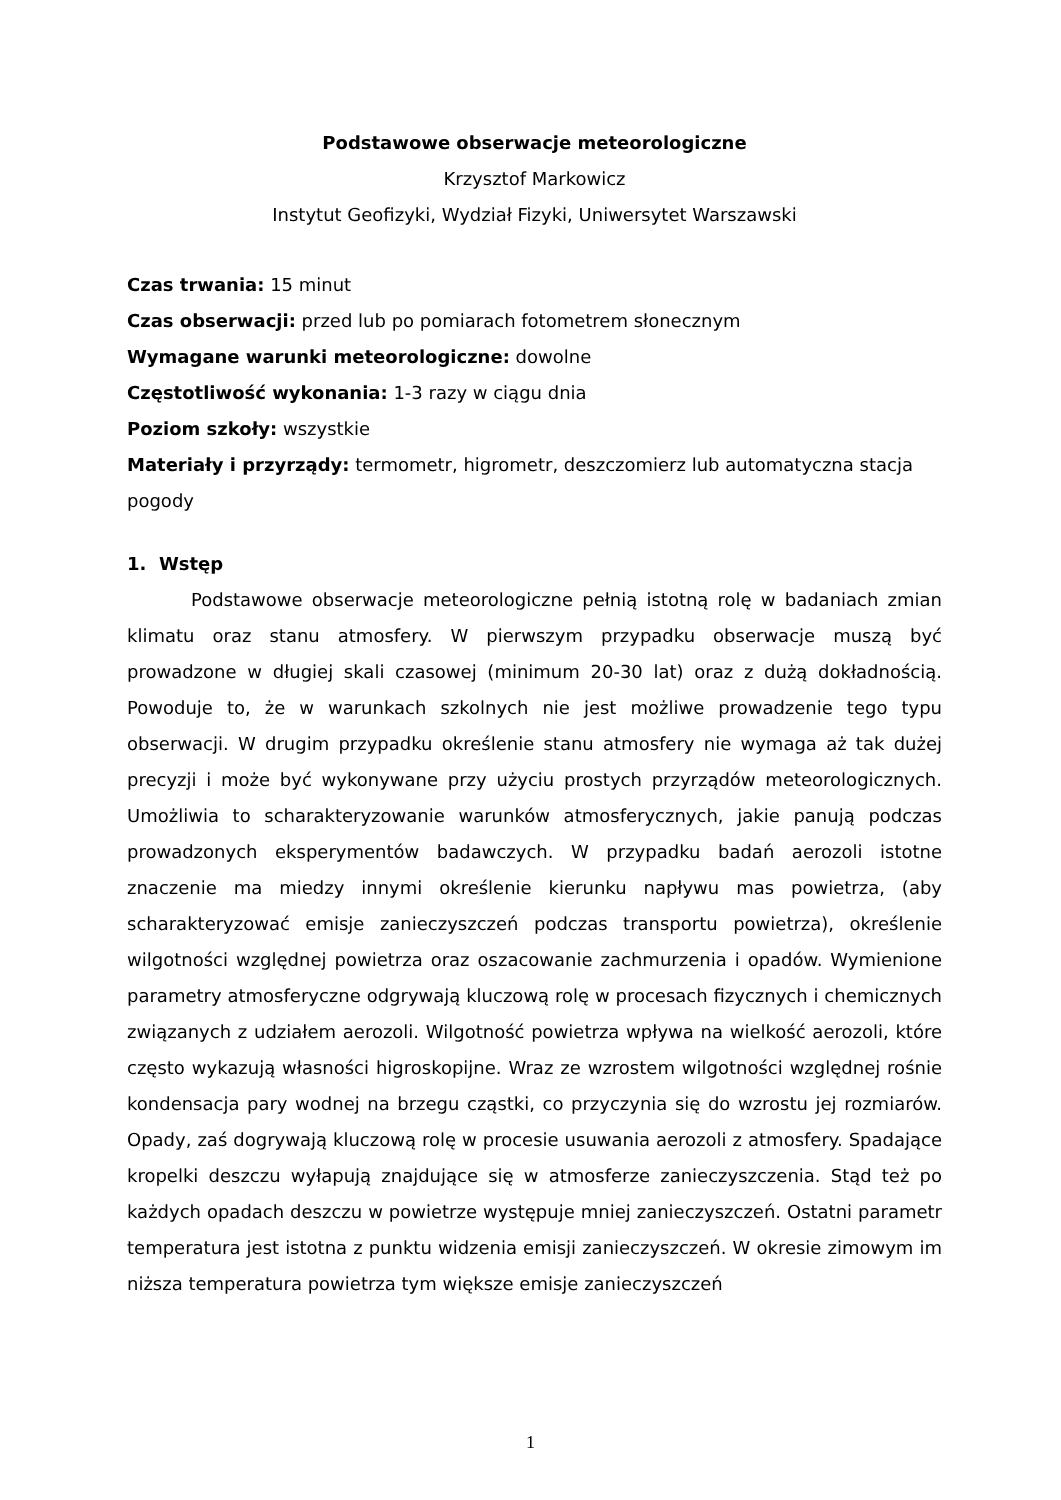Podstawowe obserwacje meteorologiczne
Krzysztof Markowicz
Instytut Geofizyki, Wydział Fizyki, Uniwersytet Warszawski
Czas trwania: 15 minut
Czas obserwacji: przed lub po pomiarach fotometrem słonecznym
Wymagane warunki meteorologiczne: dowolne
Częstotliwość wykonania: 1-3 razy w ciągu dnia
Poziom szkoły: wszystkie
Materiały i przyrządy: termometr, higrometr, deszczomierz lub automatyczna stacja pogody
1. Wstęp
Podstawowe obserwacje meteorologiczne pełnią istotną rolę w badaniach zmian klimatu oraz stanu atmosfery. W pierwszym przypadku obserwacje muszą być prowadzone w długiej skali czasowej (minimum 20-30 lat) oraz z dużą dokładnością. Powoduje to, że w warunkach szkolnych nie jest możliwe prowadzenie tego typu obserwacji. W drugim przypadku określenie stanu atmosfery nie wymaga aż tak dużej precyzji i może być wykonywane przy użyciu prostych przyrządów meteorologicznych. Umożliwia to scharakteryzowanie warunków atmosferycznych, jakie panują podczas prowadzonych eksperymentów badawczych. W przypadku badań aerozoli istotne znaczenie ma miedzy innymi określenie kierunku napływu mas powietrza, (aby scharakteryzować emisje zanieczyszczeń podczas transportu powietrza), określenie wilgotności względnej powietrza oraz oszacowanie zachmurzenia i opadów. Wymienione parametry atmosferyczne odgrywają kluczową rolę w procesach fizycznych i chemicznych związanych z udziałem aerozoli. Wilgotność powietrza wpływa na wielkość aerozoli, które często wykazują własności higroskopijne. Wraz ze wzrostem wilgotności względnej rośnie kondensacja pary wodnej na brzegu cząstki, co przyczynia się do wzrostu jej rozmiarów. Opady, zaś dogrywają kluczową rolę w procesie usuwania aerozoli z atmosfery. Spadające kropelki deszczu wyłapują znajdujące się w atmosferze zanieczyszczenia. Stąd też po każdych opadach deszczu w powietrze występuje mniej zanieczyszczeń. Ostatni parametr temperatura jest istotna z punktu widzenia emisji zanieczyszczeń. W okresie zimowym im niższa temperatura powietrza tym większe emisje zanieczyszczeń
1